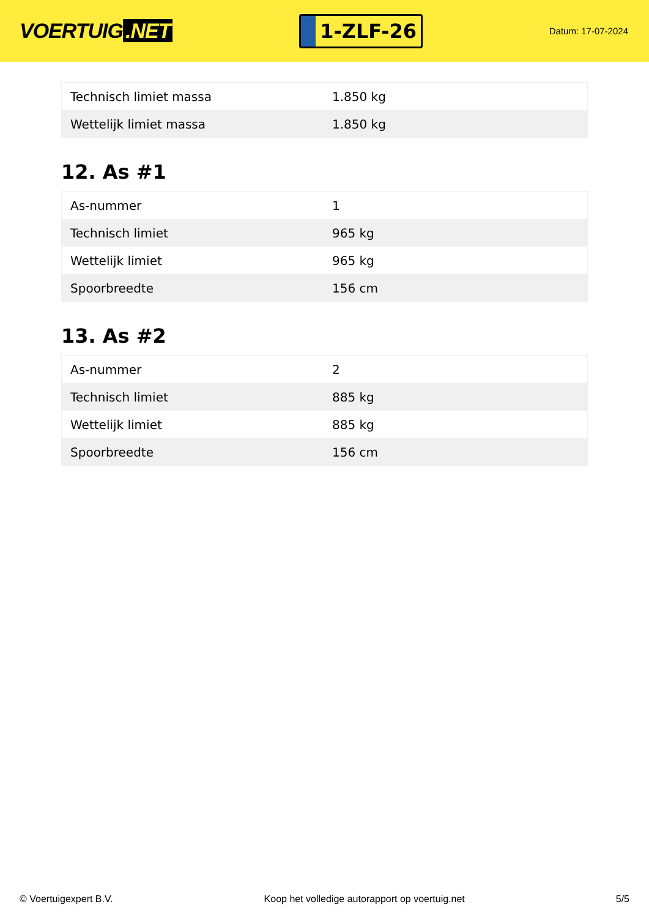VOERTUIG.NET
1-ZLF-26
Datum: 17-07-2024
| Technisch limiet massa | 1.850 kg |
| Wettelijk limiet massa | 1.850 kg |
12. As #1
| As-nummer | 1 |
| Technisch limiet | 965 kg |
| Wettelijk limiet | 965 kg |
| Spoorbreedte | 156 cm |
13. As #2
| As-nummer | 2 |
| Technisch limiet | 885 kg |
| Wettelijk limiet | 885 kg |
| Spoorbreedte | 156 cm |
© Voertuigexpert B.V. Koop het volledige autorapport op voertuig.net 5/5